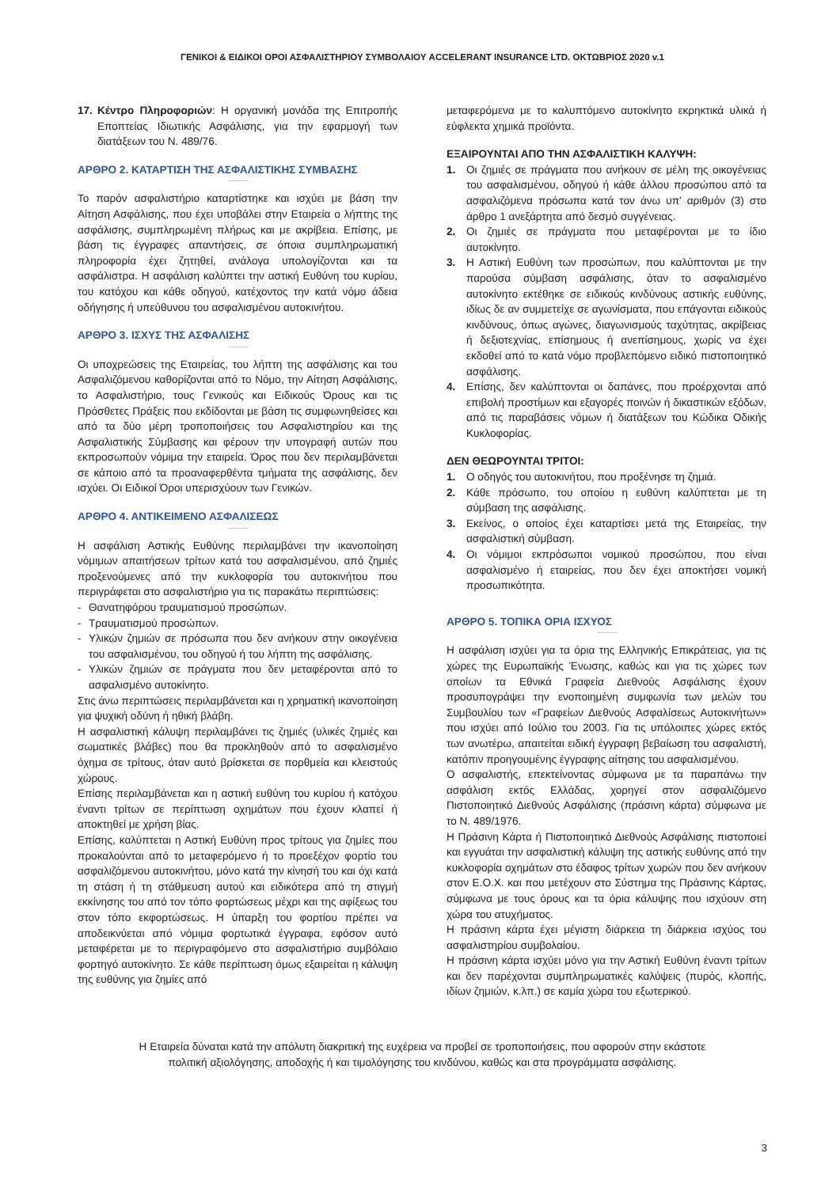ΓΕΝΙΚΟΙ & ΕΙΔΙΚΟΙ ΟΡΟΙ ΑΣΦΑΛΙΣΤΗΡΙΟΥ ΣΥΜΒΟΛΑΙΟΥ ACCELERANT INSURANCE LTD. ΟΚΤΩΒΡΙΟΣ 2020 v.1
17. Κέντρο Πληροφοριών: Η οργανική μονάδα της Επιτροπής Εποπτείας Ιδιωτικής Ασφάλισης, για την εφαρμογή των διατάξεων του Ν. 489/76.
ΑΡΘΡΟ 2. ΚΑΤΑΡΤΙΣΗ ΤΗΣ ΑΣΦΑΛΙΣΤΙΚΗΣ ΣΥΜΒΑΣΗΣ
Το παρόν ασφαλιστήριο καταρτίστηκε και ισχύει με βάση την Αίτηση Ασφάλισης, που έχει υποβάλει στην Εταιρεία ο λήπτης της ασφάλισης, συμπληρωμένη πλήρως και με ακρίβεια. Επίσης, με βάση τις έγγραφες απαντήσεις, σε όποια συμπληρωματική πληροφορία έχει ζητηθεί, ανάλογα υπολογίζονται και τα ασφάλιστρα. Η ασφάλιση καλύπτει την αστική Ευθύνη του κυρίου, του κατόχου και κάθε οδηγού, κατέχοντος την κατά νόμο άδεια οδήγησης ή υπεύθυνου του ασφαλισμένου αυτοκινήτου.
ΑΡΘΡΟ 3. ΙΣΧΥΣ ΤΗΣ ΑΣΦΑΛΙΣΗΣ
Οι υποχρεώσεις της Εταιρείας, του λήπτη της ασφάλισης και του Ασφαλιζόμενου καθορίζονται από το Νόμο, την Αίτηση Ασφάλισης, το Ασφαλιστήριο, τους Γενικούς και Ειδικούς Όρους και τις Πρόσθετες Πράξεις που εκδίδονται με βάση τις συμφωνηθείσες και από τα δύο μέρη τροποποιήσεις του Ασφαλιστηρίου και της Ασφαλιστικής Σύμβασης και φέρουν την υπογραφή αυτών που εκπροσωπούν νόμιμα την εταιρεία. Όρος που δεν περιλαμβάνεται σε κάποιο από τα προαναφερθέντα τμήματα της ασφάλισης, δεν ισχύει. Οι Ειδικοί Όροι υπερισχύουν των Γενικών.
ΑΡΘΡΟ 4. ΑΝΤΙΚΕΙΜΕΝΟ ΑΣΦΑΛΙΣΕΩΣ
Η ασφάλιση Αστικής Ευθύνης περιλαμβάνει την ικανοποίηση νόμιμων απαιτήσεων τρίτων κατά του ασφαλισμένου, από ζημιές προξενούμενες από την κυκλοφορία του αυτοκινήτου που περιγράφεται στο ασφαλιστήριο για τις παρακάτω περιπτώσεις:
- Θανατηφόρου τραυματισμού προσώπων.
- Τραυματισμού προσώπων.
- Υλικών ζημιών σε πρόσωπα που δεν ανήκουν στην οικογένεια του ασφαλισμένου, του οδηγού ή του λήπτη της ασφάλισης.
- Υλικών ζημιών σε πράγματα που δεν μεταφέρονται από το ασφαλισμένο αυτοκίνητο.
Στις άνω περιπτώσεις περιλαμβάνεται και η χρηματική ικανοποίηση για ψυχική οδύνη ή ηθική βλάβη.
Η ασφαλιστική κάλυψη περιλαμβάνει τις ζημιές (υλικές ζημιές και σωματικές βλάβες) που θα προκληθούν από το ασφαλισμένο όχημα σε τρίτους, όταν αυτό βρίσκεται σε πορθμεία και κλειστούς χώρους.
Επίσης περιλαμβάνεται και η αστική ευθύνη του κυρίου ή κατόχου έναντι τρίτων σε περίπτωση οχημάτων που έχουν κλαπεί ή αποκτηθεί με χρήση βίας.
Επίσης, καλύπτεται η Αστική Ευθύνη προς τρίτους για ζημίες που προκαλούνται από το μεταφερόμενο ή το προεξέχον φορτίο του ασφαλιζόμενου αυτοκινήτου, μόνο κατά την κίνησή του και όχι κατά τη στάση ή τη στάθμευση αυτού και ειδικότερα από τη στιγμή εκκίνησης του από τον τόπο φορτώσεως μέχρι και της αφίξεως του στον τόπο εκφορτώσεως. Η ύπαρξη του φορτίου πρέπει να αποδεικνύεται από νόμιμα φορτωτικά έγγραφα, εφόσον αυτό μεταφέρεται με το περιγραφόμενο στο ασφαλιστήριο συμβόλαιο φορτηγό αυτοκίνητο. Σε κάθε περίπτωση όμως εξαιρείται η κάλυψη της ευθύνης για ζημίες από
μεταφερόμενα με το καλυπτόμενο αυτοκίνητο εκρηκτικά υλικά ή εύφλεκτα χημικά προϊόντα.
ΕΞΑΙΡΟΥΝΤΑΙ ΑΠΟ ΤΗΝ ΑΣΦΑΛΙΣΤΙΚΗ ΚΑΛΥΨΗ:
1. Οι ζημιές σε πράγματα που ανήκουν σε μέλη της οικογένειας του ασφαλισμένου, οδηγού ή κάθε άλλου προσώπου από τα ασφαλιζόμενα πρόσωπα κατά τον άνω υπ’ αριθμόν (3) στο άρθρο 1 ανεξάρτητα από δεσμό συγγένειας.
2. Οι ζημιές σε πράγματα που μεταφέρονται με το ίδιο αυτοκίνητο.
3. Η Αστική Ευθύνη των προσώπων, που καλύπτονται με την παρούσα σύμβαση ασφάλισης, όταν το ασφαλισμένο αυτοκίνητο εκτέθηκε σε ειδικούς κινδύνους αστικής ευθύνης, ιδίως δε αν συμμετείχε σε αγωνίσματα, που επάγονται ειδικούς κινδύνους, όπως αγώνες, διαγωνισμούς ταχύτητας, ακρίβειας ή δεξιοτεχνίας, επίσημους ή ανεπίσημους, χωρίς να έχει εκδοθεί από το κατά νόμο προβλεπόμενο ειδικό πιστοποιητικό ασφάλισης.
4. Επίσης, δεν καλύπτονται οι δαπάνες, που προέρχονται από επιβολή προστίμων και εξαγορές ποινών ή δικαστικών εξόδων, από τις παραβάσεις νόμων ή διατάξεων του Κώδικα Οδικής Κυκλοφορίας.
ΔΕΝ ΘΕΩΡΟΥΝΤΑΙ ΤΡΙΤΟΙ:
1. Ο οδηγός του αυτοκινήτου, που προξένησε τη ζημιά.
2. Κάθε πρόσωπο, του οποίου η ευθύνη καλύπτεται με τη σύμβαση της ασφάλισης.
3. Εκείνος, ο οποίος έχει καταρτίσει μετά της Εταιρείας, την ασφαλιστική σύμβαση.
4. Οι νόμιμοι εκπρόσωποι νομικού προσώπου, που είναι ασφαλισμένο ή εταιρείας, που δεν έχει αποκτήσει νομική προσωπικότητα.
ΑΡΘΡΟ 5. ΤΟΠΙΚΑ ΟΡΙΑ ΙΣΧΥΟΣ
Η ασφάλιση ισχύει για τα όρια της Ελληνικής Επικράτειας, για τις χώρες της Ευρωπαϊκής Ένωσης, καθώς και για τις χώρες των οποίων τα Εθνικά Γραφεία Διεθνούς Ασφάλισης έχουν προσυπογράψει την ενοποιημένη συμφωνία των μελών του Συμβουλίου των «Γραφείων Διεθνούς Ασφαλίσεως Αυτοκινήτων» που ισχύει από Ιούλιο του 2003. Για τις υπόλοιπες χώρες εκτός των ανωτέρω, απαιτείται ειδική έγγραφη βεβαίωση του ασφαλιστή, κατόπιν προηγουμένης έγγραφης αίτησης του ασφαλισμένου.
Ο ασφαλιστής, επεκτείνοντας σύμφωνα με τα παραπάνω την ασφάλιση εκτός Ελλάδας, χορηγεί στον ασφαλιζόμενο Πιστοποιητικό Διεθνούς Ασφάλισης (πράσινη κάρτα) σύμφωνα με το Ν. 489/1976.
Η Πράσινη Κάρτα ή Πιστοποιητικό Διεθνούς Ασφάλισης πιστοποιεί και εγγυάται την ασφαλιστική κάλυψη της αστικής ευθύνης από την κυκλοφορία οχημάτων στο έδαφος τρίτων χωρών που δεν ανήκουν στον Ε.Ο.Χ. και που μετέχουν στο Σύστημα της Πράσινης Κάρτας, σύμφωνα με τους όρους και τα όρια κάλυψης που ισχύουν στη χώρα του ατυχήματος.
Η πράσινη κάρτα έχει μέγιστη διάρκεια τη διάρκεια ισχύος του ασφαλιστηρίου συμβολαίου.
Η πράσινη κάρτα ισχύει μόνο για την Αστική Ευθύνη έναντι τρίτων και δεν παρέχονται συμπληρωματικές καλύψεις (πυρός, κλοπής, ιδίων ζημιών, κ.λπ.) σε καμία χώρα του εξωτερικού.
Η Εταιρεία δύναται κατά την απόλυτη διακριτική της ευχέρεια να προβεί σε τροποποιήσεις, που αφορούν στην εκάστοτε
πολιτική αξιολόγησης, αποδοχής ή και τιμολόγησης του κινδύνου, καθώς και στα προγράμματα ασφάλισης.
3